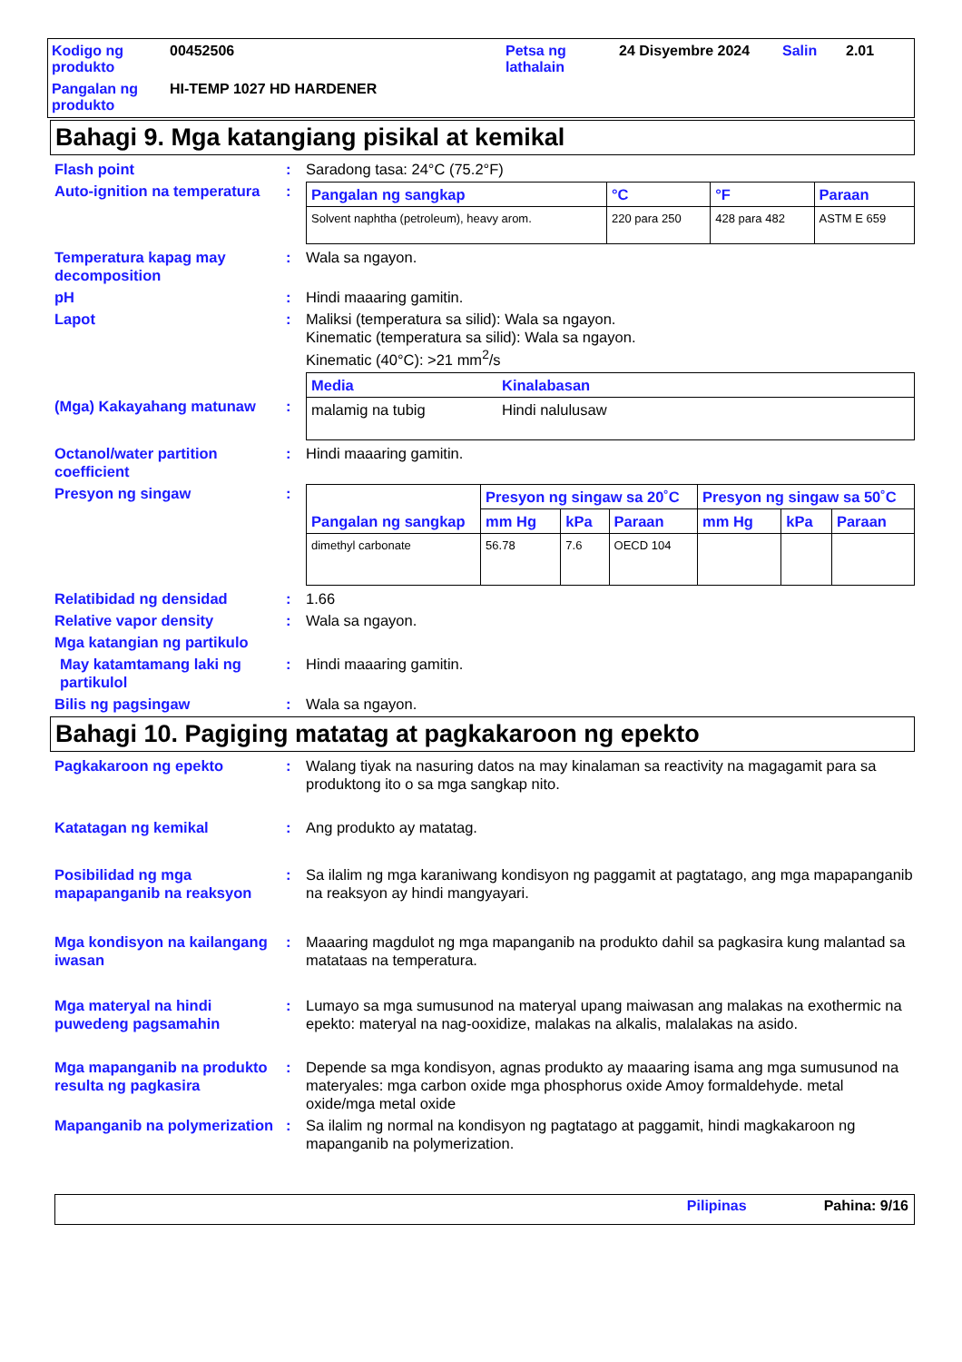Kodigo ng produkto
00452506
Petsa ng lathalain
24 Disyembre 2024
Salin
2.01
Pangalan ng produkto
HI-TEMP 1027 HD HARDENER
Bahagi 9. Mga katangiang pisikal at kemikal
Flash point
:
Saradong tasa: 24°C (75.2°F)
Auto-ignition na temperatura
:
| Pangalan ng sangkap | °C | °F | Paraan |
| --- | --- | --- | --- |
| Solvent naphtha (petroleum), heavy arom. | 220 para 250 | 428 para 482 | ASTM E 659 |
Temperatura kapag may decomposition
:
Wala sa ngayon.
pH
:
Hindi maaaring gamitin.
Lapot
:
Maliksi (temperatura sa silid): Wala sa ngayon.
Kinematic (temperatura sa silid): Wala sa ngayon.
Kinematic (40°C): >21 mm<sup>2</sup>/s
(Mga) Kakayahang matunaw
:
| Media | Kinalabasan |
| --- | --- |
| malamig na tubig | Hindi nalulusaw |
Octanol/water partition coefficient
:
Hindi maaaring gamitin.
Presyon ng singaw
:
| Pangalan ng sangkap | Presyon ng singaw sa 20˚C | | | Presyon ng singaw sa 50˚C | | |
| --- | --- | --- | --- | --- | --- | --- |
| | mm Hg | kPa | Paraan | mm Hg | kPa | Paraan |
| dimethyl carbonate | 56.78 | 7.6 | OECD 104 | | | |
Relatibidad ng densidad
:
1.66
Relative vapor density
:
Wala sa ngayon.
Mga katangian ng partikulo
May katamtamang laki ng partikulol
:
Hindi maaaring gamitin.
Bilis ng pagsingaw
:
Wala sa ngayon.
Bahagi 10. Pagiging matatag at pagkakaroon ng epekto
Pagkakaroon ng epekto
:
Walang tiyak na nasuring datos na may kinalaman sa reactivity na magagamit para sa produktong ito o sa mga sangkap nito.
Katatagan ng kemikal
:
Ang produkto ay matatag.
Posibilidad ng mga mapapanganib na reaksyon
:
Sa ilalim ng mga karaniwang kondisyon ng paggamit at pagtatago, ang mga mapapanganib na reaksyon ay hindi mangyayari.
Mga kondisyon na kailangang iwasan
:
Maaaring magdulot ng mga mapanganib na produkto dahil sa pagkasira kung malantad sa matataas na temperatura.
Mga materyal na hindi puwedeng pagsamahin
:
Lumayo sa mga sumusunod na materyal upang maiwasan ang malakas na exothermic na epekto: materyal na nag-ooxidize, malakas na alkalis, malalakas na asido.
Mga mapanganib na produkto resulta ng pagkasira
:
Depende sa mga kondisyon, agnas produkto ay maaaring isama ang mga sumusunod na materyales: mga carbon oxide mga phosphorus oxide Amoy formaldehyde. metal oxide/mga metal oxide
Mapanganib na polymerization
:
Sa ilalim ng normal na kondisyon ng pagtatago at paggamit, hindi magkakaroon ng mapanganib na polymerization.
Pilipinas Pahina: 9/16